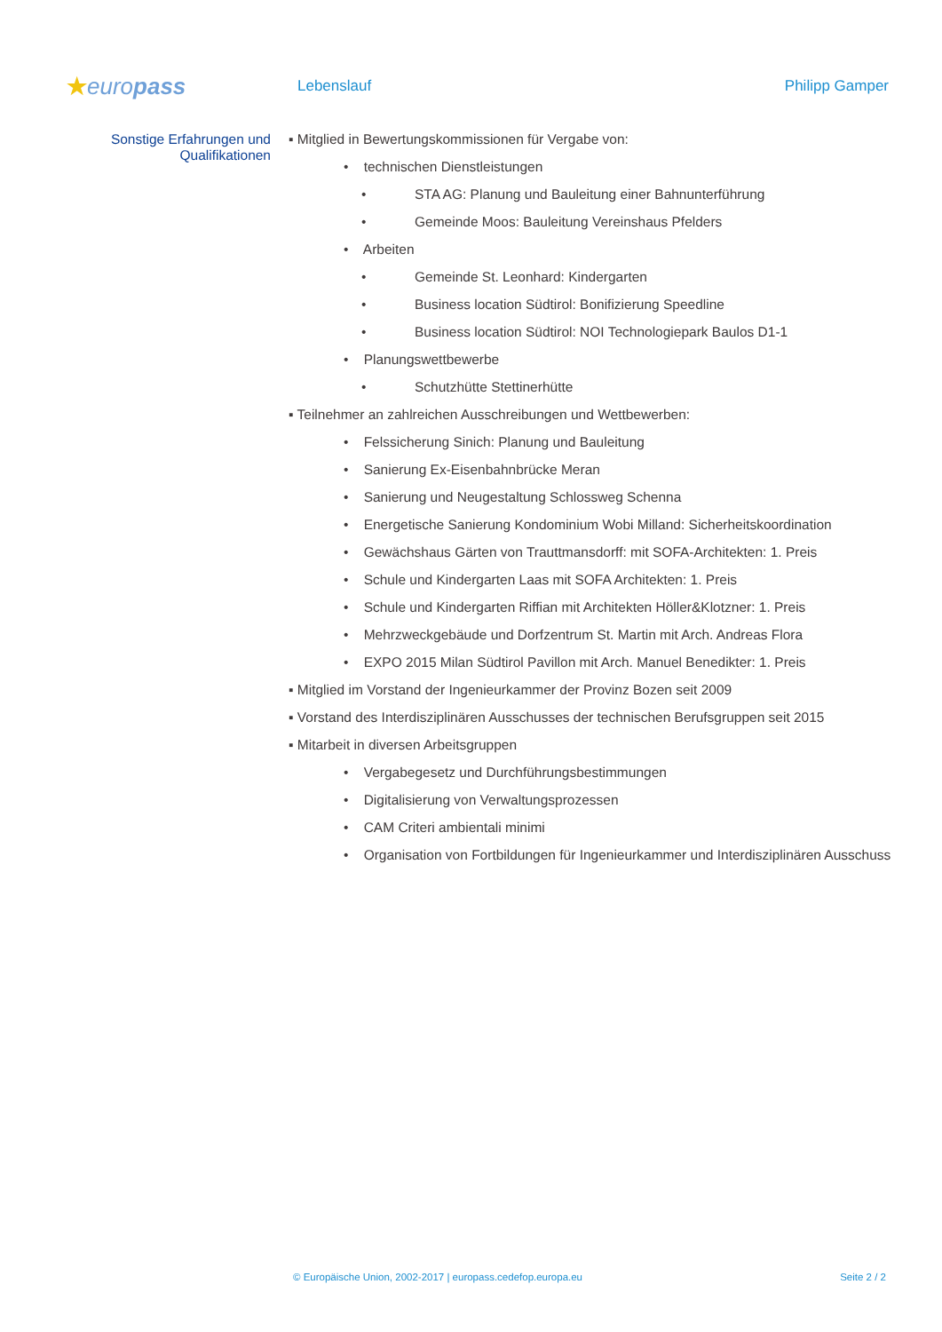★europass
Lebenslauf Philipp Gamper
Sonstige Erfahrungen und
Qualifikationen
▪ Mitglied in Bewertungskommissionen für Vergabe von:
• technischen Dienstleistungen
• STA AG: Planung und Bauleitung einer Bahnunterführung
• Gemeinde Moos: Bauleitung Vereinshaus Pfelders
• Arbeiten
• Gemeinde St. Leonhard: Kindergarten
• Business location Südtirol: Bonifizierung Speedline
• Business location Südtirol: NOI Technologiepark Baulos D1-1
• Planungswettbewerbe
• Schutzhütte Stettinerhütte
▪ Teilnehmer an zahlreichen Ausschreibungen und Wettbewerben:
• Felssicherung Sinich: Planung und Bauleitung
• Sanierung Ex-Eisenbahnbrücke Meran
• Sanierung und Neugestaltung Schlossweg Schenna
• Energetische Sanierung Kondominium Wobi Milland: Sicherheitskoordination
• Gewächshaus Gärten von Trauttmansdorff: mit SOFA-Architekten: 1. Preis
• Schule und Kindergarten Laas mit SOFA Architekten: 1. Preis
• Schule und Kindergarten Riffian mit Architekten Höller&Klotzner: 1. Preis
• Mehrzweckgebäude und Dorfzentrum St. Martin mit Arch. Andreas Flora
• EXPO 2015 Milan Südtirol Pavillon mit Arch. Manuel Benedikter: 1. Preis
▪ Mitglied im Vorstand der Ingenieurkammer der Provinz Bozen seit 2009
▪ Vorstand des Interdisziplinären Ausschusses der technischen Berufsgruppen seit 2015
▪ Mitarbeit in diversen Arbeitsgruppen
• Vergabegesetz und Durchführungsbestimmungen
• Digitalisierung von Verwaltungsprozessen
• CAM Criteri ambientali minimi
• Organisation von Fortbildungen für Ingenieurkammer und Interdisziplinären Ausschuss
© Europäische Union, 2002-2017 | europass.cedefop.europa.eu Seite 2 / 2